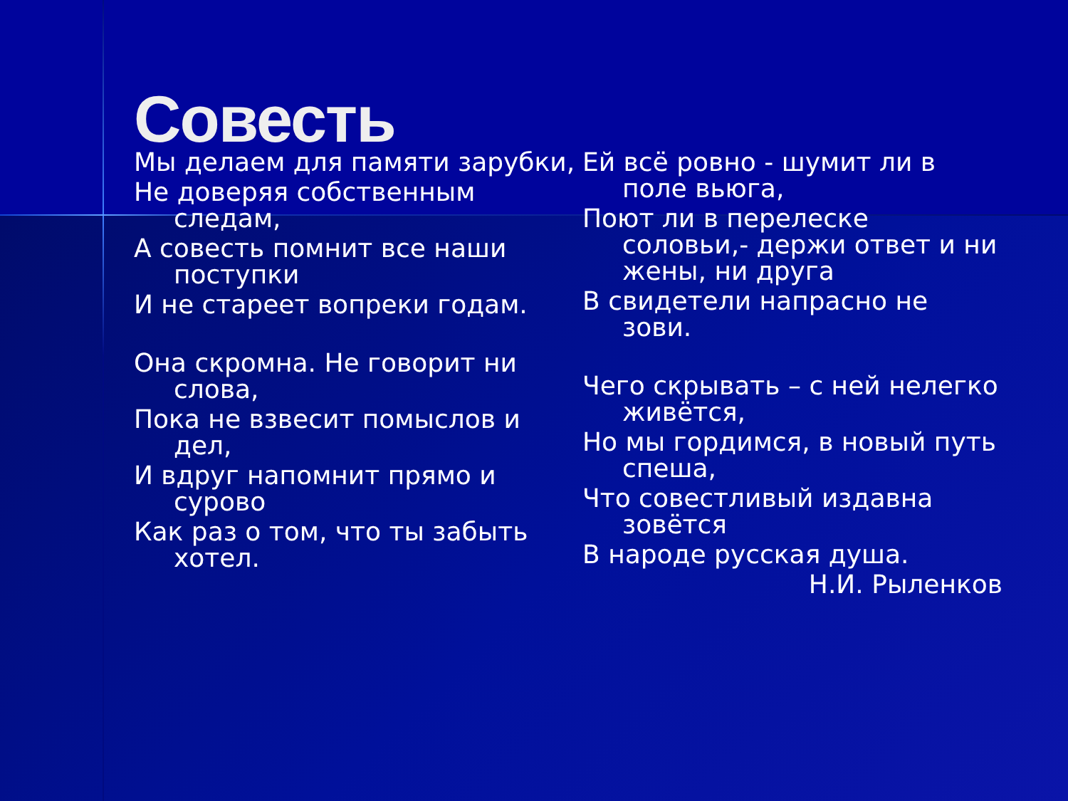Совесть
Мы делаем для памяти зарубки,
Не доверяя собственным следам,
А совесть помнит все наши поступки
И не стареет вопреки годам.
Она скромна. Не говорит ни слова,
Пока не взвесит помыслов и дел,
И вдруг напомнит прямо и сурово
Как раз о том, что ты забыть хотел.
Ей всё ровно - шумит ли в поле вьюга,
Поют ли в перелеске соловьи,- держи ответ и ни жены, ни друга
В свидетели напрасно не зови.
Чего скрывать – с ней нелегко живётся,
Но мы гордимся, в новый путь спеша,
Что совестливый издавна зовётся
В народе русская душа.
Н.И. Рыленков